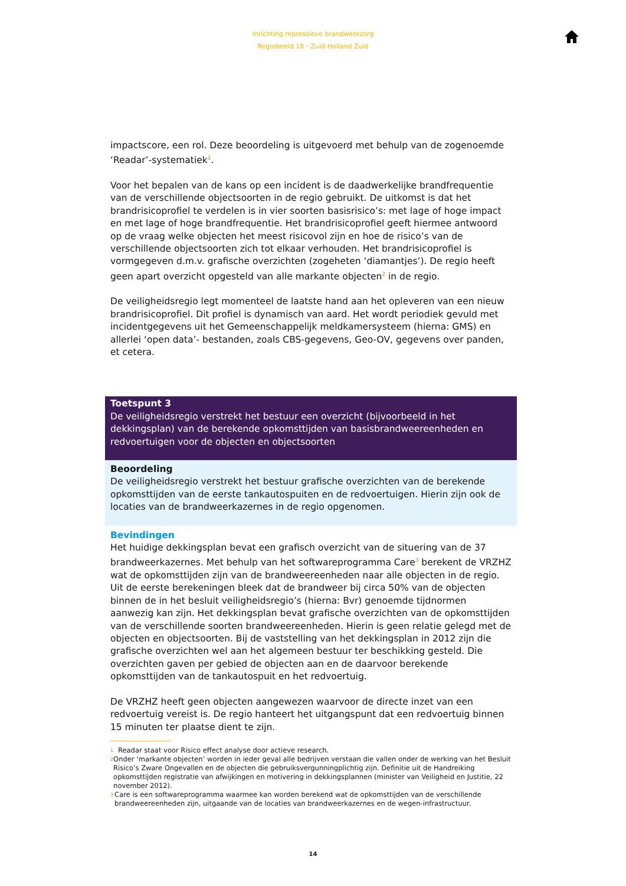Inrichting repressieve brandweerzorg
Regiobeeld 18 - Zuid-Holland Zuid
impactscore, een rol. Deze beoordeling is uitgevoerd met behulp van de zogenoemde ‘Readar’-systematiek<sup>1</sup>.
Voor het bepalen van de kans op een incident is de daadwerkelijke brandfrequentie van de verschillende objectsoorten in de regio gebruikt. De uitkomst is dat het brandrisicoprofiel te verdelen is in vier soorten basisrisico’s: met lage of hoge impact en met lage of hoge brandfrequentie. Het brandrisicoprofiel geeft hiermee antwoord op de vraag welke objecten het meest risicovol zijn en hoe de risico’s van de verschillende objectsoorten zich tot elkaar verhouden. Het brandrisicoprofiel is vormgegeven d.m.v. grafische overzichten (zogeheten ‘diamantjes’). De regio heeft geen apart overzicht opgesteld van alle markante objecten<sup>2</sup> in de regio.
De veiligheidsregio legt momenteel de laatste hand aan het opleveren van een nieuw brandrisicoprofiel. Dit profiel is dynamisch van aard. Het wordt periodiek gevuld met incidentgegevens uit het Gemeenschappelijk meldkamersysteem (hierna: GMS) en allerlei ‘open data’- bestanden, zoals CBS-gegevens, Geo-OV, gegevens over panden, et cetera.
Toetspunt 3
De veiligheidsregio verstrekt het bestuur een overzicht (bijvoorbeeld in het dekkingsplan) van de berekende opkomsttijden van basisbrandweereenheden en redvoertuigen voor de objecten en objectsoorten
Beoordeling
De veiligheidsregio verstrekt het bestuur grafische overzichten van de berekende opkomsttijden van de eerste tankautospuiten en de redvoertuigen. Hierin zijn ook de locaties van de brandweerkazernes in de regio opgenomen.
Bevindingen
Het huidige dekkingsplan bevat een grafisch overzicht van de situering van de 37 brandweerkazernes. Met behulp van het softwareprogramma Care<sup>3</sup> berekent de VRZHZ wat de opkomsttijden zijn van de brandweereenheden naar alle objecten in de regio. Uit de eerste berekeningen bleek dat de brandweer bij circa 50% van de objecten binnen de in het besluit veiligheidsregio’s (hierna: Bvr) genoemde tijdnormen aanwezig kan zijn. Het dekkingsplan bevat grafische overzichten van de opkomsttijden van de verschillende soorten brandweereenheden. Hierin is geen relatie gelegd met de objecten en objectsoorten. Bij de vaststelling van het dekkingsplan in 2012 zijn die grafische overzichten wel aan het algemeen bestuur ter beschikking gesteld. Die overzichten gaven per gebied de objecten aan en de daarvoor berekende opkomsttijden van de tankautospuit en het redvoertuig.
De VRZHZ heeft geen objecten aangewezen waarvoor de directe inzet van een redvoertuig vereist is. De regio hanteert het uitgangspunt dat een redvoertuig binnen 15 minuten ter plaatse dient te zijn.
1 Readar staat voor Risico effect analyse door actieve research.
2 Onder ‘markante objecten’ worden in ieder geval alle bedrijven verstaan die vallen onder de werking van het Besluit Risico’s Zware Ongevallen en de objecten die gebruiksvergunningplichtig zijn. Definitie uit de Handreiking opkomsttijden registratie van afwijkingen en motivering in dekkingsplannen (minister van Veiligheid en Justitie, 22 november 2012).
3 Care is een softwareprogramma waarmee kan worden berekend wat de opkomsttijden van de verschillende brandweereenheden zijn, uitgaande van de locaties van brandweerkazernes en de wegen-infrastructuur.
14